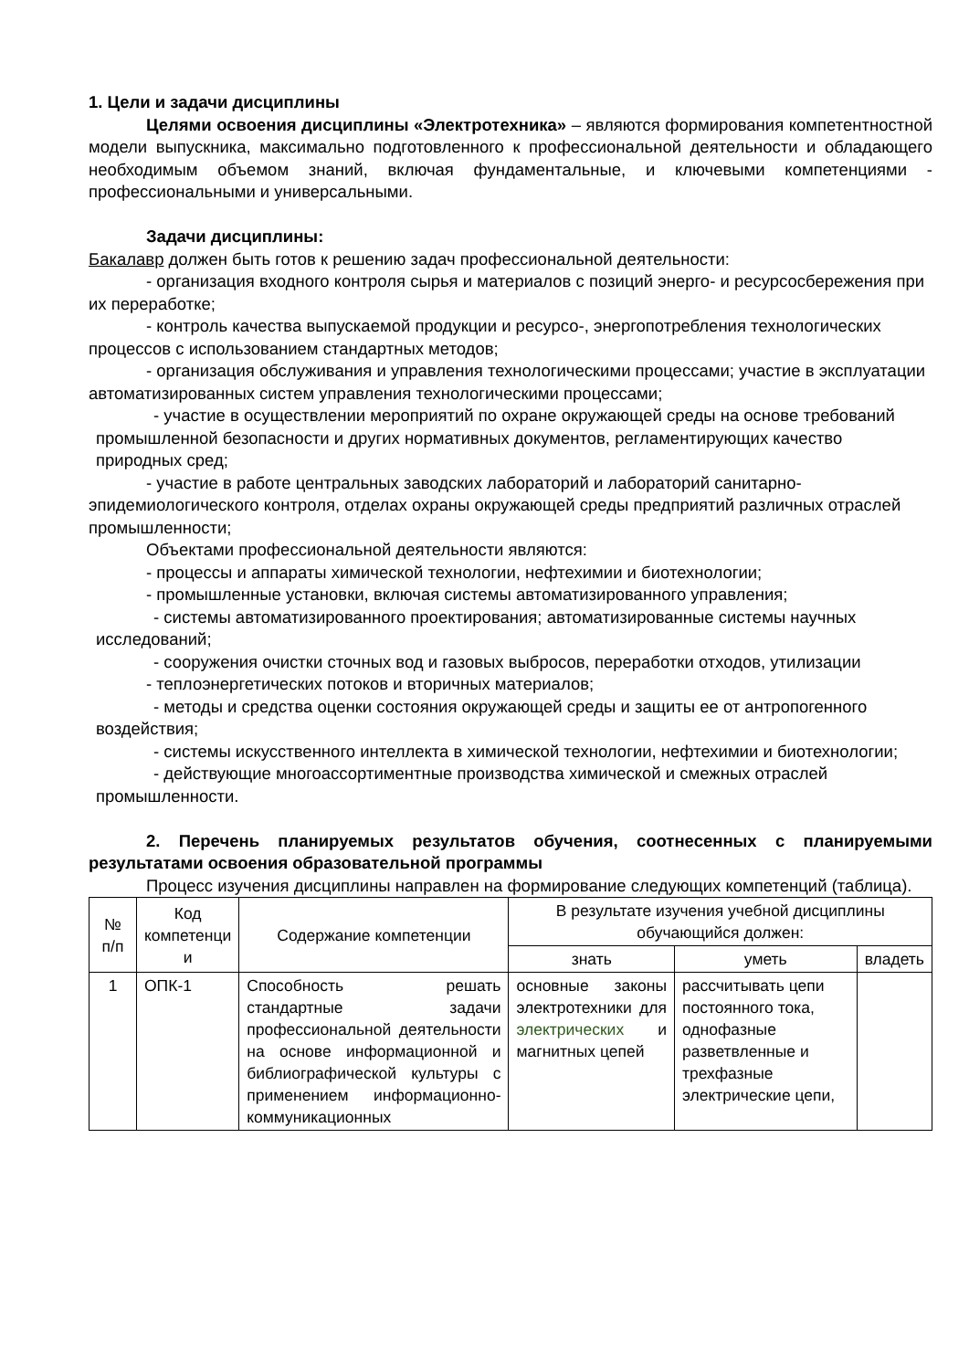1. Цели и задачи дисциплины
Целями освоения дисциплины «Электротехника» – являются формирования компетентностной модели выпускника, максимально подготовленного к профессиональной деятельности и обладающего необходимым объемом знаний, включая фундаментальные, и ключевыми компетенциями - профессиональными и универсальными.
Задачи дисциплины:
Бакалавр должен быть готов к решению задач профессиональной деятельности:
- организация входного контроля сырья и материалов с позиций энерго- и ресурсосбережения при их переработке;
- контроль качества выпускаемой продукции и ресурсо-, энергопотребления технологических процессов с использованием стандартных методов;
- организация обслуживания и управления технологическими процессами; участие в эксплуатации автоматизированных систем управления технологическими процессами;
- участие в осуществлении мероприятий по охране окружающей среды на основе требований промышленной безопасности и других нормативных документов, регламентирующих качество природных сред;
- участие в работе центральных заводских лабораторий и лабораторий санитарно-эпидемиологического контроля, отделах охраны окружающей среды предприятий различных отраслей промышленности;
Объектами профессиональной деятельности являются:
- процессы и аппараты химической технологии, нефтехимии и биотехнологии;
- промышленные установки, включая системы автоматизированного управления;
- системы автоматизированного проектирования; автоматизированные системы научных исследований;
- сооружения очистки сточных вод и газовых выбросов, переработки отходов, утилизации
- теплоэнергетических потоков и вторичных материалов;
- методы и средства оценки состояния окружающей среды и защиты ее от антропогенного воздействия;
- системы искусственного интеллекта в химической технологии, нефтехимии и биотехнологии;
- действующие многоассортиментные производства химической и смежных отраслей промышленности.
2. Перечень планируемых результатов обучения, соотнесенных с планируемыми результатами освоения образовательной программы
Процесс изучения дисциплины направлен на формирование следующих компетенций (таблица).
| № п/п | Код компетенци и | Содержание компетенции | В результате изучения учебной дисциплины обучающийся должен: | | |
| --- | --- | --- | --- | --- | --- |
| | | | знать | уметь | владеть |
| 1 | ОПК-1 | Способность решать стандартные задачи профессиональной деятельности на основе информационной и библиографической культуры с применением информационно-коммуникационных | основные законы электротехники для электрических и магнитных цепей | рассчитывать цепи постоянного тока, однофазные разветвленные и трехфазные электрические цепи, | |